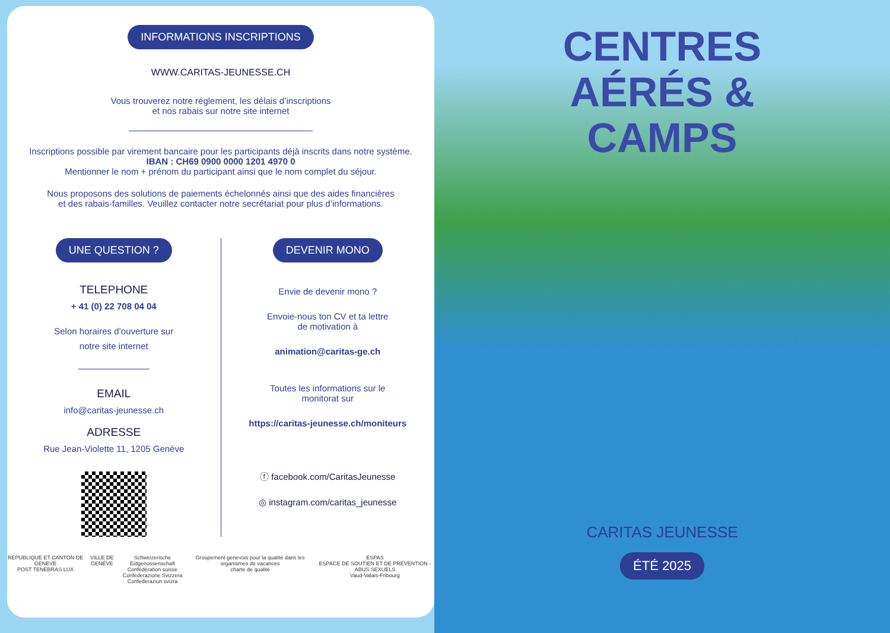INFORMATIONS INSCRIPTIONS
WWW.CARITAS-JEUNESSE.CH
Vous trouverez notre réglement, les délais d’inscriptions
et nos rabais sur notre site internet
Inscriptions possible par virement bancaire pour les participants déjà inscrits dans notre système.
IBAN : CH69 0900 0000 1201 4970 0
Mentionner le nom + prénom du participant ainsi que le nom complet du séjour.
Nous proposons des solutions de paiements échelonnés ainsi que des aides financières
et des rabais-familles. Veuillez contacter notre secrétariat pour plus d’informations.
UNE QUESTION ?
TELEPHONE
+ 41 (0) 22 708 04 04
Selon horaires d’ouverture sur
notre site internet
EMAIL
info@caritas-jeunesse.ch
ADRESSE
Rue Jean-Violette 11, 1205 Genève
DEVENIR MONO
Envie de devenir mono ?
Envoie-nous ton CV et ta lettre
de motivation à
animation@caritas-ge.ch
Toutes les informations sur le
monitorat sur
https://caritas-jeunesse.ch/moniteurs
ⓕ facebook.com/CaritasJeunesse
◎ instagram.com/caritas_jeunesse
REPUBLIQUE ET CANTON DE GENEVE
POST TENEBRAS LUX VILLE DE GENÈVE Schweizerische Eidgenossenschaft
Confédération suisse
Confederazione Svizzera
Confederaziun svizra Groupement genevois pour la qualité dans les organismes de vacances
charte de qualité ESPAS
ESPACE DE SOUTIEN ET DE PRÉVENTION - ABUS SEXUELS
Vaud-Valais-Fribourg
CENTRES
AÉRÉS &
CAMPS
CARITAS JEUNESSE
ÉTÉ 2025